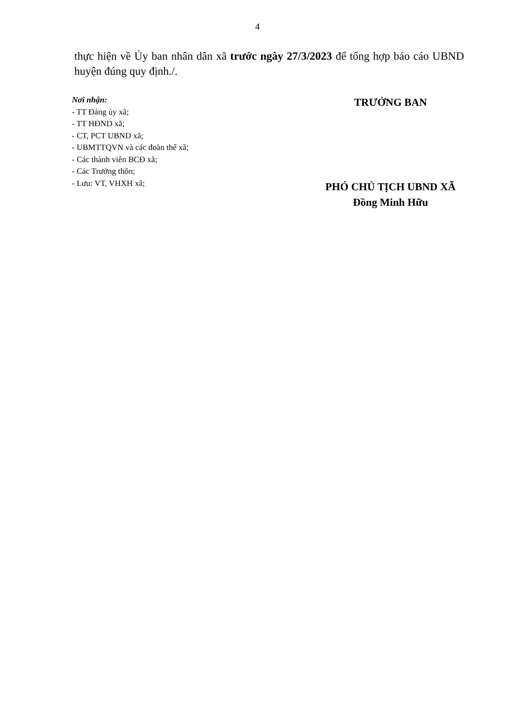4
thực hiện về Ủy ban nhân dân xã trước ngày 27/3/2023 để tổng hợp báo cáo UBND huyện đúng quy định./.
Nơi nhận:
- TT Đảng ủy xã;
- TT HĐND xã;
- CT, PCT UBND xã;
- UBMTTQVN và các đoàn thể xã;
- Các thành viên BCĐ xã;
- Các Trưởng thôn;
- Lưu: VT, VHXH xã;
TRƯỞNG BAN
PHÓ CHỦ TỊCH UBND XÃ
Đồng Minh Hữu